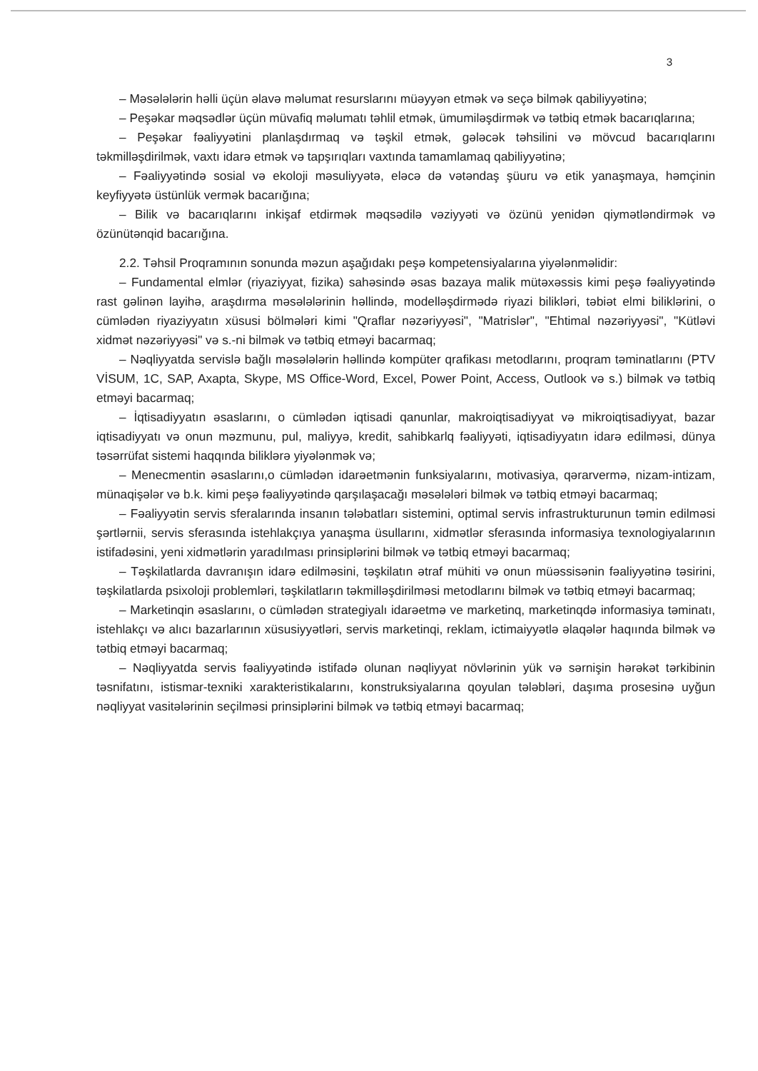3
– Məsələlərin həlli üçün əlavə məlumat resurslarını müəyyən etmək və seçə bilmək qabiliyyətinə;
– Peşəkar məqsədlər üçün müvafiq məlumatı təhlil etmək, ümumiləşdirmək və tətbiq etmək bacarıqlarına;
– Peşəkar fəaliyyətini planlaşdırmaq və təşkil etmək, gələcək təhsilini və mövcud bacarıqlarını təkmilləşdirilmək, vaxtı idarə etmək və tapşırıqları vaxtında tamamlamaq qabiliyyətinə;
– Fəaliyyətində sosial və ekoloji məsuliyyətə, eləcə də vətəndaş şüuru və etik yanaşmaya, həmçinin keyfiyyətə üstünlük vermək bacarığına;
– Bilik və bacarıqlarını inkişaf etdirmək məqsədilə vəziyyəti və özünü yenidən qiymətləndirmək və özünütənqid bacarığına.
2.2. Təhsil Proqramının sonunda məzun aşağıdakı peşə kompetensiyalarına yiyələnməlidir:
– Fundamental elmlər (riyaziyyat, fizika) sahəsində əsas bazaya malik mütəxəssis kimi peşə fəaliyyətində rast gəlinən layihə, araşdırma məsələlərinin həllində, modelləşdirmədə riyazi bilikləri, təbiət elmi biliklərini, o cümlədən riyaziyyatın xüsusi bölmələri kimi "Qraflar nəzəriyyəsi", "Matrislər", "Ehtimal nəzəriyyəsi", "Kütləvi xidmət nəzəriyyəsi" və s.-ni bilmək və tətbiq etməyi bacarmaq;
– Nəqliyyatda servislə bağlı məsələlərin həllində kompüter qrafikası metodlarını, proqram təminatlarını (PTV VİSUM, 1C, SAP, Axapta, Skype, MS Office-Word, Excel, Power Point, Access, Outlook və s.) bilmək və tətbiq etməyi bacarmaq;
– İqtisadiyyatın əsaslarını, o cümlədən iqtisadi qanunlar, makroiqtisadiyyat və mikroiqtisadiyyat, bazar iqtisadiyyatı və onun məzmunu, pul, maliyyə, kredit, sahibkarlq fəaliyyəti, iqtisadiyyatın idarə edilməsi, dünya təsərrüfat sistemi haqqında biliklərə yiyələnmək və;
– Menecmentin əsaslarını,o cümlədən idarəetmənin funksiyalarını, motivasiya, qərarvermə, nizam-intizam, münaqişələr və b.k. kimi peşə fəaliyyətində qarşılaşacağı məsələləri bilmək və tətbiq etməyi bacarmaq;
– Fəaliyyətin servis sferalarında insanın tələbatları sistemini, optimal servis infrastrukturunun təmin edilməsi şərtlərnii, servis sferasında istehlakçıya yanaşma üsullarını, xidmətlər sferasında informasiya texnologiyalarının istifadəsini, yeni xidmətlərin yaradılması prinsiplərini bilmək və tətbiq etməyi bacarmaq;
– Təşkilatlarda davranışın idarə edilməsini, təşkilatın ətraf mühiti və onun müəssisənin fəaliyyətinə təsirini, təşkilatlarda psixoloji problemləri, təşkilatların təkmilləşdirilməsi metodlarını bilmək və tətbiq etməyi bacarmaq;
– Marketinqin əsaslarını, o cümlədən strategiyalı idarəetmə ve marketinq, marketinqdə informasiya təminatı, istehlakçı və alıcı bazarlarının xüsusiyyətləri, servis marketinqi, reklam, ictimaiyyətlə əlaqələr haqıında bilmək və tətbiq etməyi bacarmaq;
– Nəqliyyatda servis fəaliyyətində istifadə olunan nəqliyyat növlərinin yük və sərnişin hərəkət tərkibinin təsnifatını, istismar-texniki xarakteristikalarını, konstruksiyalarına qoyulan tələbləri, daşıma prosesinə uyğun nəqliyyat vasitələrinin seçilməsi prinsiplərini bilmək və tətbiq etməyi bacarmaq;